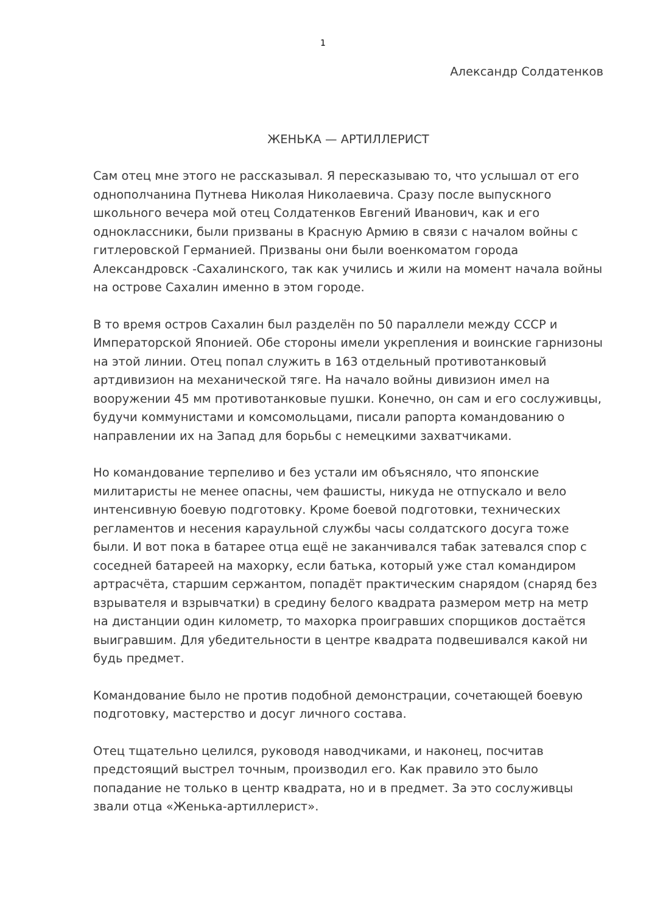1
Александр Солдатенков
ЖЕНЬКА — АРТИЛЛЕРИСТ
Сам отец мне этого не рассказывал. Я пересказываю то, что услышал от его однополчанина Путнева Николая Николаевича. Сразу после выпускного школьного вечера мой отец Солдатенков Евгений Иванович, как и его одноклассники, были призваны в Красную Армию в связи с началом войны с гитлеровской Германией. Призваны они были военкоматом города Александровск -Сахалинского, так как учились и жили на момент начала войны на острове Сахалин именно в этом городе.
В то время остров Сахалин был разделён по 50 параллели между СССР и Императорской Японией. Обе стороны имели укрепления и воинские гарнизоны на этой линии. Отец попал служить в 163 отдельный противотанковый артдивизион на механической тяге. На начало войны дивизион имел на вооружении 45 мм противотанковые пушки. Конечно, он сам и его сослуживцы, будучи коммунистами и комсомольцами, писали рапорта командованию о направлении их на Запад для борьбы с немецкими захватчиками.
Но командование терпеливо и без устали им объясняло, что японские милитаристы не менее опасны, чем фашисты, никуда не отпускало и вело интенсивную боевую подготовку. Кроме боевой подготовки, технических регламентов и несения караульной службы часы солдатского досуга тоже были. И вот пока в батарее отца ещё не заканчивался табак затевался спор с соседней батареей на махорку, если батька, который уже стал командиром артрасчёта, старшим сержантом, попадёт практическим снарядом (снаряд без взрывателя и взрывчатки) в средину белого квадрата размером метр на метр на дистанции один километр, то махорка проигравших спорщиков достаётся выигравшим. Для убедительности в центре квадрата подвешивался какой ни будь предмет.
Командование было не против подобной демонстрации, сочетающей боевую подготовку, мастерство и досуг личного состава.
Отец тщательно целился, руководя наводчиками, и наконец, посчитав предстоящий выстрел точным, производил его. Как правило это было попадание не только в центр квадрата, но и в предмет. За это сослуживцы звали отца «Женька-артиллерист».